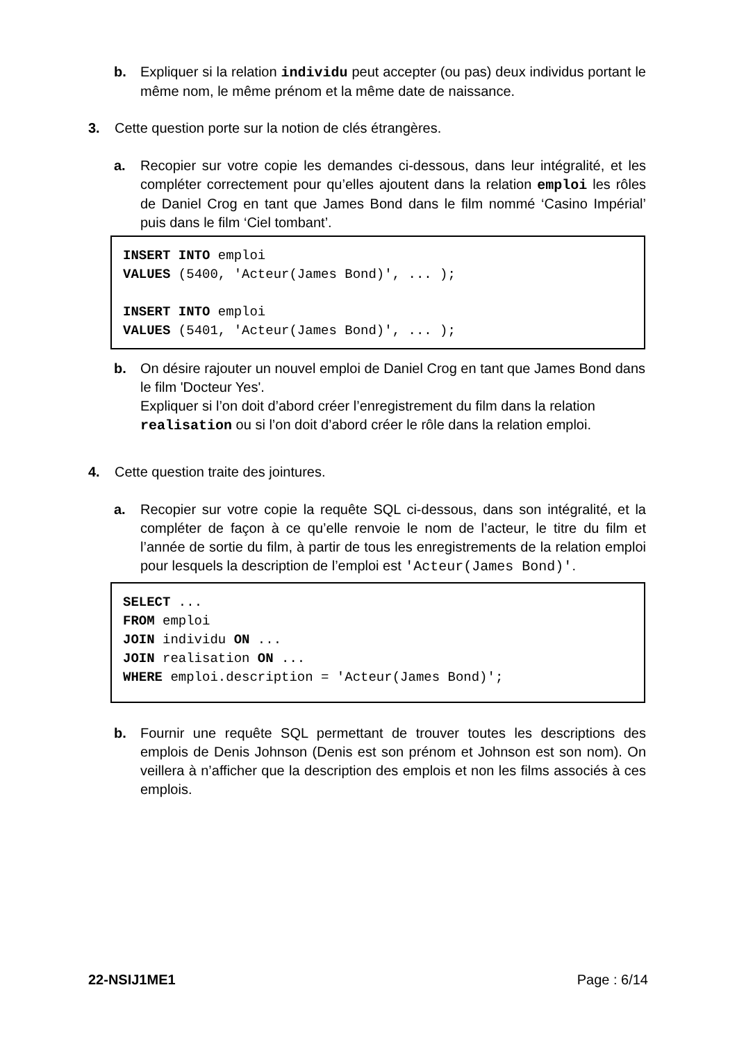b. Expliquer si la relation individu peut accepter (ou pas) deux individus portant le même nom, le même prénom et la même date de naissance.
3. Cette question porte sur la notion de clés étrangères.
a. Recopier sur votre copie les demandes ci-dessous, dans leur intégralité, et les compléter correctement pour qu’elles ajoutent dans la relation emploi les rôles de Daniel Crog en tant que James Bond dans le film nommé ‘Casino Impérial’ puis dans le film ‘Ciel tombant’.
INSERT INTO emploi
VALUES (5400, 'Acteur(James Bond)', ... );
INSERT INTO emploi
VALUES (5401, 'Acteur(James Bond)', ... );
b. On désire rajouter un nouvel emploi de Daniel Crog en tant que James Bond dans le film 'Docteur Yes'.
Expliquer si l’on doit d’abord créer l’enregistrement du film dans la relation realisation ou si l’on doit d’abord créer le rôle dans la relation emploi.
4. Cette question traite des jointures.
a. Recopier sur votre copie la requête SQL ci-dessous, dans son intégralité, et la compléter de façon à ce qu’elle renvoie le nom de l’acteur, le titre du film et l’année de sortie du film, à partir de tous les enregistrements de la relation emploi pour lesquels la description de l’emploi est 'Acteur(James Bond)'.
SELECT ...
FROM emploi
JOIN individu ON ...
JOIN realisation ON ...
WHERE emploi.description = 'Acteur(James Bond)';
b. Fournir une requête SQL permettant de trouver toutes les descriptions des emplois de Denis Johnson (Denis est son prénom et Johnson est son nom). On veillera à n’afficher que la description des emplois et non les films associés à ces emplois.
22-NSIJ1ME1 Page : 6/14